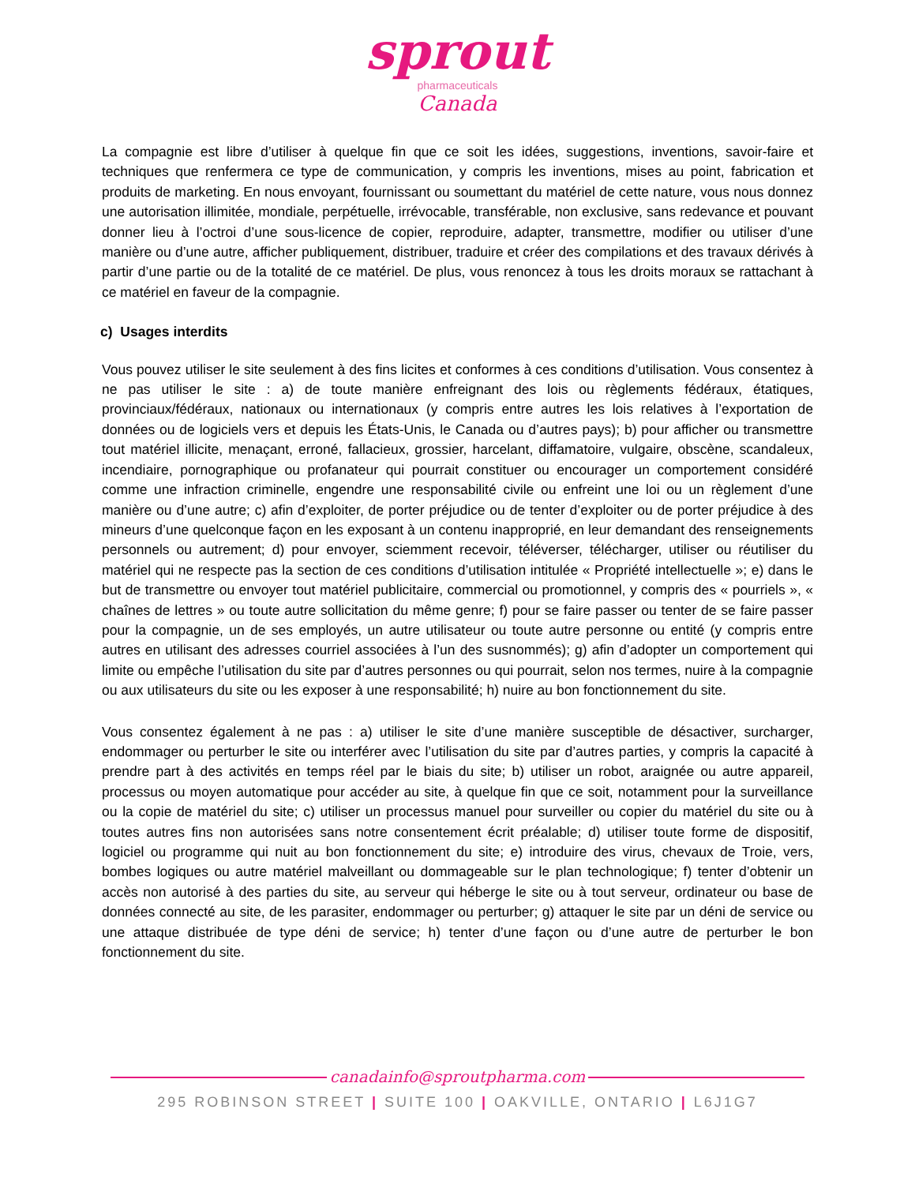sprout
pharmaceuticals
Canada
La compagnie est libre d’utiliser à quelque fin que ce soit les idées, suggestions, inventions, savoir-faire et techniques que renfermera ce type de communication, y compris les inventions, mises au point, fabrication et produits de marketing. En nous envoyant, fournissant ou soumettant du matériel de cette nature, vous nous donnez une autorisation illimitée, mondiale, perpétuelle, irrévocable, transférable, non exclusive, sans redevance et pouvant donner lieu à l’octroi d’une sous-licence de copier, reproduire, adapter, transmettre, modifier ou utiliser d’une manière ou d’une autre, afficher publiquement, distribuer, traduire et créer des compilations et des travaux dérivés à partir d’une partie ou de la totalité de ce matériel. De plus, vous renoncez à tous les droits moraux se rattachant à ce matériel en faveur de la compagnie.
c) Usages interdits
Vous pouvez utiliser le site seulement à des fins licites et conformes à ces conditions d’utilisation. Vous consentez à ne pas utiliser le site : a) de toute manière enfreignant des lois ou règlements fédéraux, étatiques, provinciaux/fédéraux, nationaux ou internationaux (y compris entre autres les lois relatives à l’exportation de données ou de logiciels vers et depuis les États-Unis, le Canada ou d’autres pays); b) pour afficher ou transmettre tout matériel illicite, menaçant, erroné, fallacieux, grossier, harcelant, diffamatoire, vulgaire, obscène, scandaleux, incendiaire, pornographique ou profanateur qui pourrait constituer ou encourager un comportement considéré comme une infraction criminelle, engendre une responsabilité civile ou enfreint une loi ou un règlement d’une manière ou d’une autre; c) afin d’exploiter, de porter préjudice ou de tenter d’exploiter ou de porter préjudice à des mineurs d’une quelconque façon en les exposant à un contenu inapproprié, en leur demandant des renseignements personnels ou autrement; d) pour envoyer, sciemment recevoir, téléverser, télécharger, utiliser ou réutiliser du matériel qui ne respecte pas la section de ces conditions d’utilisation intitulée « Propriété intellectuelle »; e) dans le but de transmettre ou envoyer tout matériel publicitaire, commercial ou promotionnel, y compris des « pourriels », « chaînes de lettres » ou toute autre sollicitation du même genre; f) pour se faire passer ou tenter de se faire passer pour la compagnie, un de ses employés, un autre utilisateur ou toute autre personne ou entité (y compris entre autres en utilisant des adresses courriel associées à l’un des susnommés); g) afin d’adopter un comportement qui limite ou empêche l’utilisation du site par d’autres personnes ou qui pourrait, selon nos termes, nuire à la compagnie ou aux utilisateurs du site ou les exposer à une responsabilité; h) nuire au bon fonctionnement du site.
Vous consentez également à ne pas : a) utiliser le site d’une manière susceptible de désactiver, surcharger, endommager ou perturber le site ou interférer avec l’utilisation du site par d’autres parties, y compris la capacité à prendre part à des activités en temps réel par le biais du site; b) utiliser un robot, araignée ou autre appareil, processus ou moyen automatique pour accéder au site, à quelque fin que ce soit, notamment pour la surveillance ou la copie de matériel du site; c) utiliser un processus manuel pour surveiller ou copier du matériel du site ou à toutes autres fins non autorisées sans notre consentement écrit préalable; d) utiliser toute forme de dispositif, logiciel ou programme qui nuit au bon fonctionnement du site; e) introduire des virus, chevaux de Troie, vers, bombes logiques ou autre matériel malveillant ou dommageable sur le plan technologique; f) tenter d’obtenir un accès non autorisé à des parties du site, au serveur qui héberge le site ou à tout serveur, ordinateur ou base de données connecté au site, de les parasiter, endommager ou perturber; g) attaquer le site par un déni de service ou une attaque distribuée de type déni de service; h) tenter d’une façon ou d’une autre de perturber le bon fonctionnement du site.
canadainfo@sproutpharma.com
295 ROBINSON STREET | SUITE 100 | OAKVILLE, ONTARIO | L6J1G7